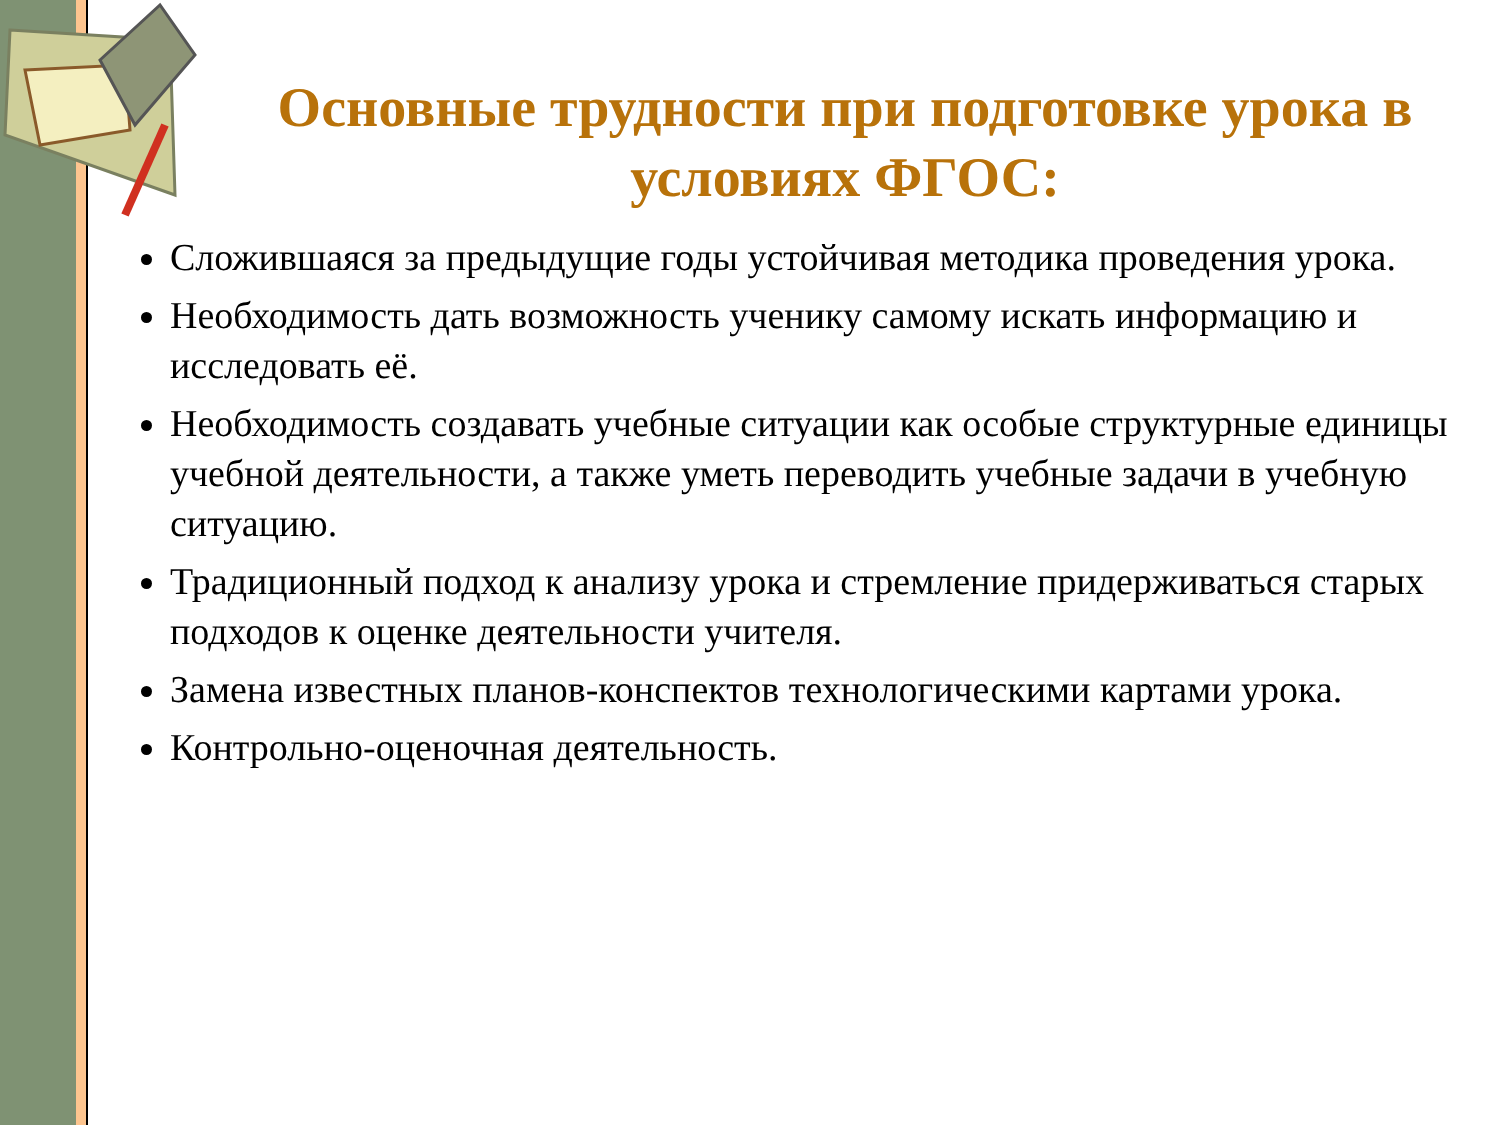Основные трудности при подготовке урока в условиях ФГОС:
Сложившаяся за предыдущие годы устойчивая методика проведения урока.
Необходимость дать возможность ученику самому искать информацию и исследовать её.
Необходимость создавать учебные ситуации как особые структурные единицы учебной деятельности, а также уметь переводить учебные задачи в учебную ситуацию.
Традиционный подход к анализу урока и стремление придерживаться старых подходов к оценке деятельности учителя.
Замена известных планов-конспектов технологическими картами урока.
Контрольно-оценочная деятельность.